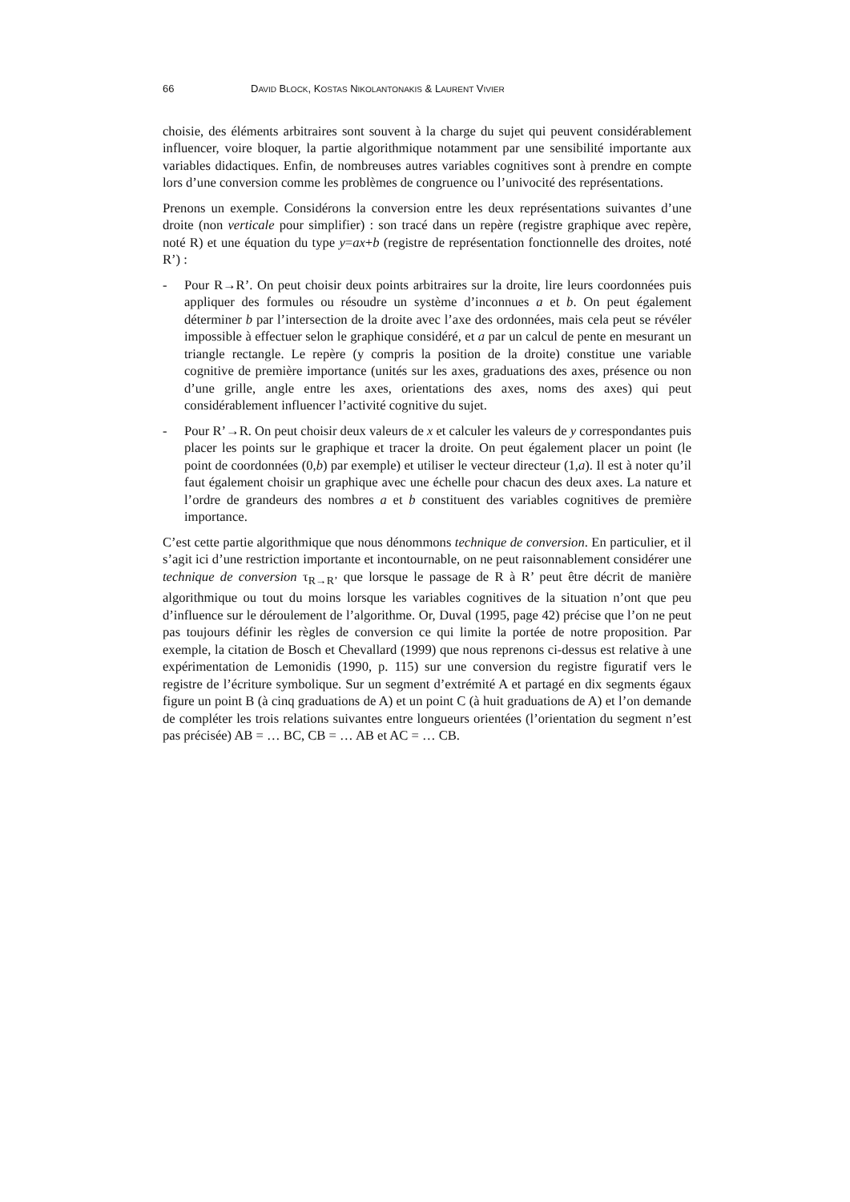66 DAVID BLOCK, KOSTAS NIKOLANTONAKIS & LAURENT VIVIER
choisie, des éléments arbitraires sont souvent à la charge du sujet qui peuvent considérablement influencer, voire bloquer, la partie algorithmique notamment par une sensibilité importante aux variables didactiques. Enfin, de nombreuses autres variables cognitives sont à prendre en compte lors d’une conversion comme les problèmes de congruence ou l’univocité des représentations.
Prenons un exemple. Considérons la conversion entre les deux représentations suivantes d’une droite (non verticale pour simplifier) : son tracé dans un repère (registre graphique avec repère, noté R) et une équation du type y=ax+b (registre de représentation fonctionnelle des droites, noté R’) :
- Pour R→R’. On peut choisir deux points arbitraires sur la droite, lire leurs coordonnées puis appliquer des formules ou résoudre un système d’inconnues a et b. On peut également déterminer b par l’intersection de la droite avec l’axe des ordonnées, mais cela peut se révéler impossible à effectuer selon le graphique considéré, et a par un calcul de pente en mesurant un triangle rectangle. Le repère (y compris la position de la droite) constitue une variable cognitive de première importance (unités sur les axes, graduations des axes, présence ou non d’une grille, angle entre les axes, orientations des axes, noms des axes) qui peut considérablement influencer l’activité cognitive du sujet.
- Pour R’→R. On peut choisir deux valeurs de x et calculer les valeurs de y correspondantes puis placer les points sur le graphique et tracer la droite. On peut également placer un point (le point de coordonnées (0,b) par exemple) et utiliser le vecteur directeur (1,a). Il est à noter qu’il faut également choisir un graphique avec une échelle pour chacun des deux axes. La nature et l’ordre de grandeurs des nombres a et b constituent des variables cognitives de première importance.
C’est cette partie algorithmique que nous dénommons technique de conversion. En particulier, et il s’agit ici d’une restriction importante et incontournable, on ne peut raisonnablement considérer une technique de conversion τ<sub>R→R’</sub> que lorsque le passage de R à R’ peut être décrit de manière algorithmique ou tout du moins lorsque les variables cognitives de la situation n’ont que peu d’influence sur le déroulement de l’algorithme. Or, Duval (1995, page 42) précise que l’on ne peut pas toujours définir les règles de conversion ce qui limite la portée de notre proposition. Par exemple, la citation de Bosch et Chevallard (1999) que nous reprenons ci-dessus est relative à une expérimentation de Lemonidis (1990, p. 115) sur une conversion du registre figuratif vers le registre de l’écriture symbolique. Sur un segment d’extrémité A et partagé en dix segments égaux figure un point B (à cinq graduations de A) et un point C (à huit graduations de A) et l’on demande de compléter les trois relations suivantes entre longueurs orientées (l’orientation du segment n’est pas précisée) AB = … BC, CB = … AB et AC = … CB.